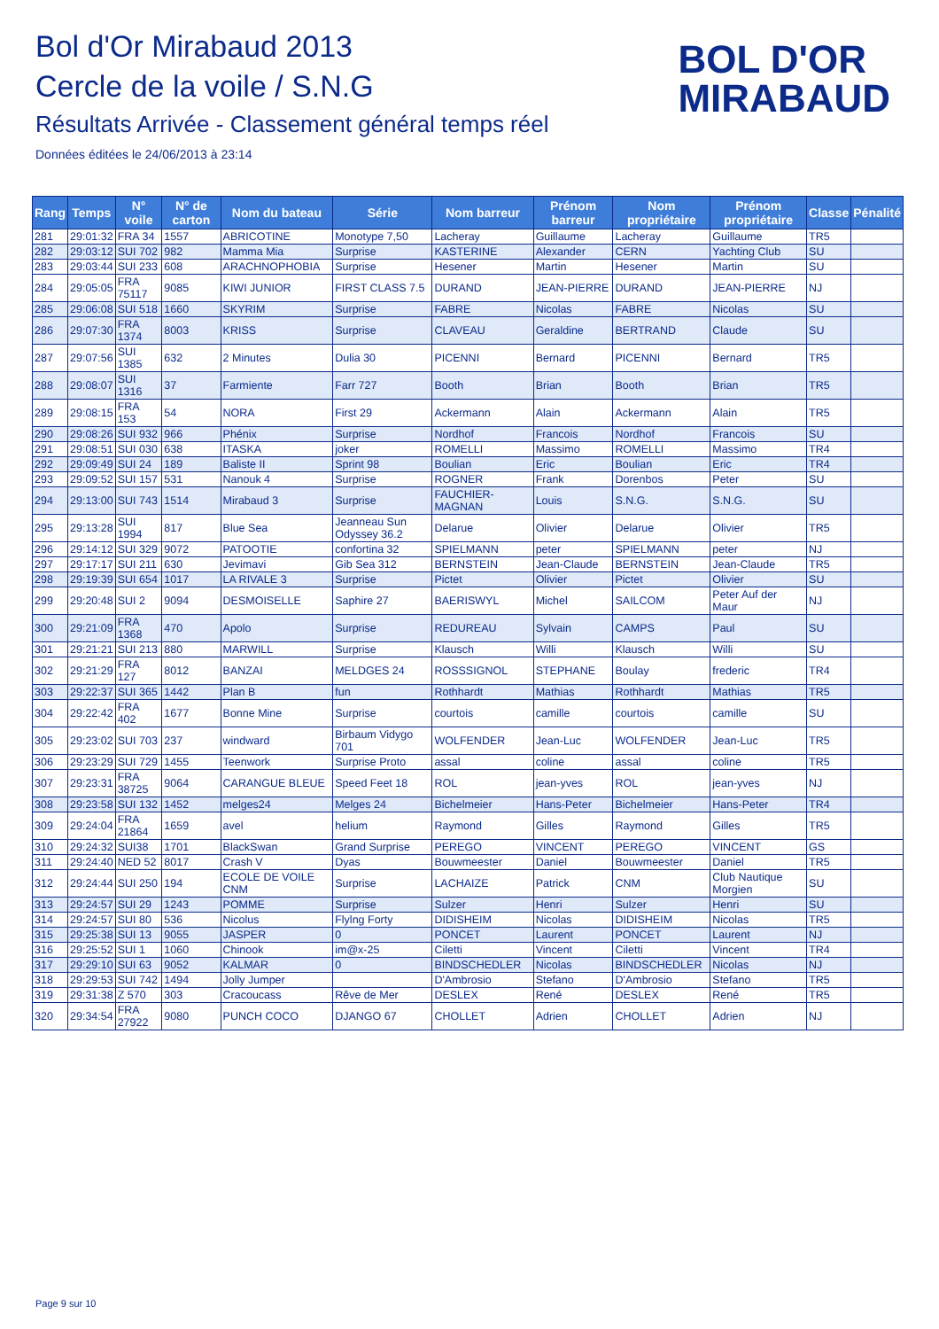Bol d'Or Mirabaud 2013
Cercle de la voile / S.N.G
Résultats Arrivée - Classement général temps réel
Données éditées le 24/06/2013 à 23:14
BOL D'OR
MIRABAUD
| Rang | Temps | N° voile | N° de carton | Nom du bateau | Série | Nom barreur | Prénom barreur | Nom propriétaire | Prénom propriétaire | Classe | Pénalité |
| --- | --- | --- | --- | --- | --- | --- | --- | --- | --- | --- | --- |
| 281 | 29:01:32 | FRA 34 | 1557 | ABRICOTINE | Monotype 7,50 | Lacheray | Guillaume | Lacheray | Guillaume | TR5 | |
| 282 | 29:03:12 | SUI 702 | 982 | Mamma Mia | Surprise | KASTERINE | Alexander | CERN | Yachting Club | SU | |
| 283 | 29:03:44 | SUI 233 | 608 | ARACHNOPHOBIA | Surprise | Hesener | Martin | Hesener | Martin | SU | |
| 284 | 29:05:05 | FRA 75117 | 9085 | KIWI JUNIOR | FIRST CLASS 7.5 | DURAND | JEAN-PIERRE | DURAND | JEAN-PIERRE | NJ | |
| 285 | 29:06:08 | SUI 518 | 1660 | SKYRIM | Surprise | FABRE | Nicolas | FABRE | Nicolas | SU | |
| 286 | 29:07:30 | FRA 1374 | 8003 | KRISS | Surprise | CLAVEAU | Geraldine | BERTRAND | Claude | SU | |
| 287 | 29:07:56 | SUI 1385 | 632 | 2 Minutes | Dulia 30 | PICENNI | Bernard | PICENNI | Bernard | TR5 | |
| 288 | 29:08:07 | SUI 1316 | 37 | Farmiente | Farr 727 | Booth | Brian | Booth | Brian | TR5 | |
| 289 | 29:08:15 | FRA 153 | 54 | NORA | First 29 | Ackermann | Alain | Ackermann | Alain | TR5 | |
| 290 | 29:08:26 | SUI 932 | 966 | Phénix | Surprise | Nordhof | Francois | Nordhof | Francois | SU | |
| 291 | 29:08:51 | SUI 030 | 638 | ITASKA | joker | ROMELLI | Massimo | ROMELLI | Massimo | TR4 | |
| 292 | 29:09:49 | SUI 24 | 189 | Baliste II | Sprint 98 | Boulian | Eric | Boulian | Eric | TR4 | |
| 293 | 29:09:52 | SUI 157 | 531 | Nanouk 4 | Surprise | ROGNER | Frank | Dorenbos | Peter | SU | |
| 294 | 29:13:00 | SUI 743 | 1514 | Mirabaud 3 | Surprise | FAUCHIER-MAGNAN | Louis | S.N.G. | S.N.G. | SU | |
| 295 | 29:13:28 | SUI 1994 | 817 | Blue Sea | Jeanneau Sun Odyssey 36.2 | Delarue | Olivier | Delarue | Olivier | TR5 | |
| 296 | 29:14:12 | SUI 329 | 9072 | PATOOTIE | confortina 32 | SPIELMANN | peter | SPIELMANN | peter | NJ | |
| 297 | 29:17:17 | SUI 211 | 630 | Jevimavi | Gib Sea 312 | BERNSTEIN | Jean-Claude | BERNSTEIN | Jean-Claude | TR5 | |
| 298 | 29:19:39 | SUI 654 | 1017 | LA RIVALE 3 | Surprise | Pictet | Olivier | Pictet | Olivier | SU | |
| 299 | 29:20:48 | SUI 2 | 9094 | DESMOISELLE | Saphire 27 | BAERISWYL | Michel | SAILCOM | Peter Auf der Maur | NJ | |
| 300 | 29:21:09 | FRA 1368 | 470 | Apolo | Surprise | REDUREAU | Sylvain | CAMPS | Paul | SU | |
| 301 | 29:21:21 | SUI 213 | 880 | MARWILL | Surprise | Klausch | Willi | Klausch | Willi | SU | |
| 302 | 29:21:29 | FRA 127 | 8012 | BANZAI | MELDGES 24 | ROSSSIGNOL | STEPHANE | Boulay | frederic | TR4 | |
| 303 | 29:22:37 | SUI 365 | 1442 | Plan B | fun | Rothhardt | Mathias | Rothhardt | Mathias | TR5 | |
| 304 | 29:22:42 | FRA 402 | 1677 | Bonne Mine | Surprise | courtois | camille | courtois | camille | SU | |
| 305 | 29:23:02 | SUI 703 | 237 | windward | Birbaum Vidygo 701 | WOLFENDER | Jean-Luc | WOLFENDER | Jean-Luc | TR5 | |
| 306 | 29:23:29 | SUI 729 | 1455 | Teenwork | Surprise Proto | assal | coline | assal | coline | TR5 | |
| 307 | 29:23:31 | FRA 38725 | 9064 | CARANGUE BLEUE | Speed Feet 18 | ROL | jean-yves | ROL | jean-yves | NJ | |
| 308 | 29:23:58 | SUI 132 | 1452 | melges24 | Melges 24 | Bichelmeier | Hans-Peter | Bichelmeier | Hans-Peter | TR4 | |
| 309 | 29:24:04 | FRA 21864 | 1659 | avel | helium | Raymond | Gilles | Raymond | Gilles | TR5 | |
| 310 | 29:24:32 | SUI38 | 1701 | BlackSwan | Grand Surprise | PEREGO | VINCENT | PEREGO | VINCENT | GS | |
| 311 | 29:24:40 | NED 52 | 8017 | Crash V | Dyas | Bouwmeester | Daniel | Bouwmeester | Daniel | TR5 | |
| 312 | 29:24:44 | SUI 250 | 194 | ECOLE DE VOILE CNM | Surprise | LACHAIZE | Patrick | CNM | Club Nautique Morgien | SU | |
| 313 | 29:24:57 | SUI 29 | 1243 | POMME | Surprise | Sulzer | Henri | Sulzer | Henri | SU | |
| 314 | 29:24:57 | SUI 80 | 536 | Nicolus | Flylng Forty | DIDISHEIM | Nicolas | DIDISHEIM | Nicolas | TR5 | |
| 315 | 29:25:38 | SUI 13 | 9055 | JASPER | 0 | PONCET | Laurent | PONCET | Laurent | NJ | |
| 316 | 29:25:52 | SUI 1 | 1060 | Chinook | im@x-25 | Ciletti | Vincent | Ciletti | Vincent | TR4 | |
| 317 | 29:29:10 | SUI 63 | 9052 | KALMAR | 0 | BINDSCHEDLER | Nicolas | BINDSCHEDLER | Nicolas | NJ | |
| 318 | 29:29:53 | SUI 742 | 1494 | Jolly Jumper | | D'Ambrosio | Stefano | D'Ambrosio | Stefano | TR5 | |
| 319 | 29:31:38 | Z 570 | 303 | Cracoucass | Rêve de Mer | DESLEX | René | DESLEX | René | TR5 | |
| 320 | 29:34:54 | FRA 27922 | 9080 | PUNCH COCO | DJANGO 67 | CHOLLET | Adrien | CHOLLET | Adrien | NJ | |
Page 9 sur 10